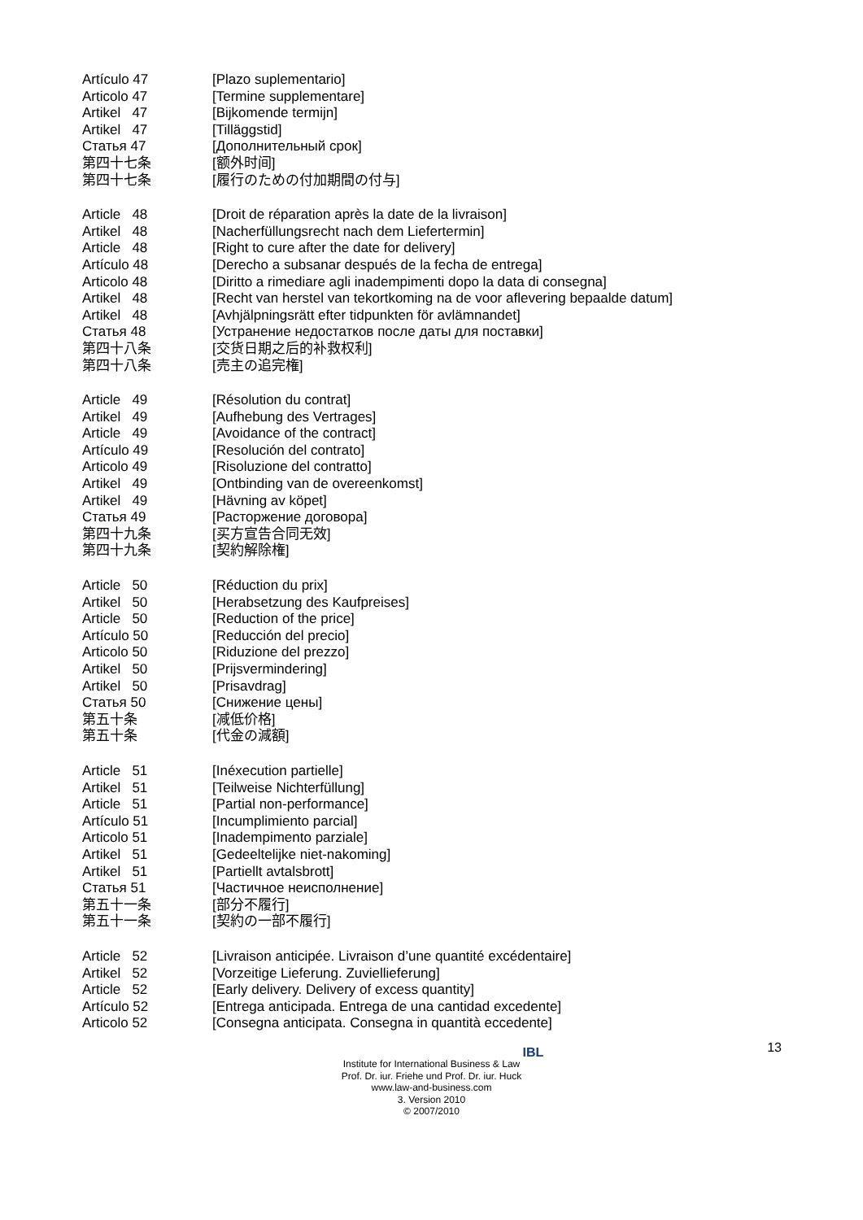Artículo 47 [Plazo suplementario]
Articolo 47 [Termine supplementare]
Artikel 47 [Bijkomende termijn]
Artikel 47 [Tilläggstid]
Статья 47 [Дополнительный срок]
第四十七条 [额外时间]
第四十七条 [履行のための付加期間の付与]
Article 48 [Droit de réparation après la date de la livraison]
Artikel 48 [Nacherfüllungsrecht nach dem Liefertermin]
Article 48 [Right to cure after the date for delivery]
Artículo 48 [Derecho a subsanar después de la fecha de entrega]
Articolo 48 [Diritto a rimediare agli inadempimenti dopo la data di consegna]
Artikel 48 [Recht van herstel van tekortkoming na de voor aflevering bepaalde datum]
Artikel 48 [Avhjälpningsrätt efter tidpunkten för avlämnandet]
Статья 48 [Устранение недостатков после даты для поставки]
第四十八条 [交货日期之后的补救权利]
第四十八条 [売主の追完権]
Article 49 [Résolution du contrat]
Artikel 49 [Aufhebung des Vertrages]
Article 49 [Avoidance of the contract]
Artículo 49 [Resolución del contrato]
Articolo 49 [Risoluzione del contratto]
Artikel 49 [Ontbinding van de overeenkomst]
Artikel 49 [Hävning av köpet]
Статья 49 [Расторжение договора]
第四十九条 [买方宣告合同无效]
第四十九条 [契約解除権]
Article 50 [Réduction du prix]
Artikel 50 [Herabsetzung des Kaufpreises]
Article 50 [Reduction of the price]
Artículo 50 [Reducción del precio]
Articolo 50 [Riduzione del prezzo]
Artikel 50 [Prijsvermindering]
Artikel 50 [Prisavdrag]
Статья 50 [Снижение цены]
第五十条 [减低价格]
第五十条 [代金の減額]
Article 51 [Inéxecution partielle]
Artikel 51 [Teilweise Nichterfüllung]
Article 51 [Partial non-performance]
Artículo 51 [Incumplimiento parcial]
Articolo 51 [Inadempimento parziale]
Artikel 51 [Gedeeltelijke niet-nakoming]
Artikel 51 [Partiellt avtalsbrott]
Статья 51 [Частичное неисполнение]
第五十一条 [部分不履行]
第五十一条 [契約の一部不履行]
Article 52 [Livraison anticipée. Livraison d’une quantité excédentaire]
Artikel 52 [Vorzeitige Lieferung. Zuviellieferung]
Article 52 [Early delivery. Delivery of excess quantity]
Artículo 52 [Entrega anticipada. Entrega de una cantidad excedente]
Articolo 52 [Consegna anticipata. Consegna in quantità eccedente]
13
IBL
Institute for International Business & Law
Prof. Dr. iur. Friehe und Prof. Dr. iur. Huck
www.law-and-business.com
3. Version 2010
© 2007/2010